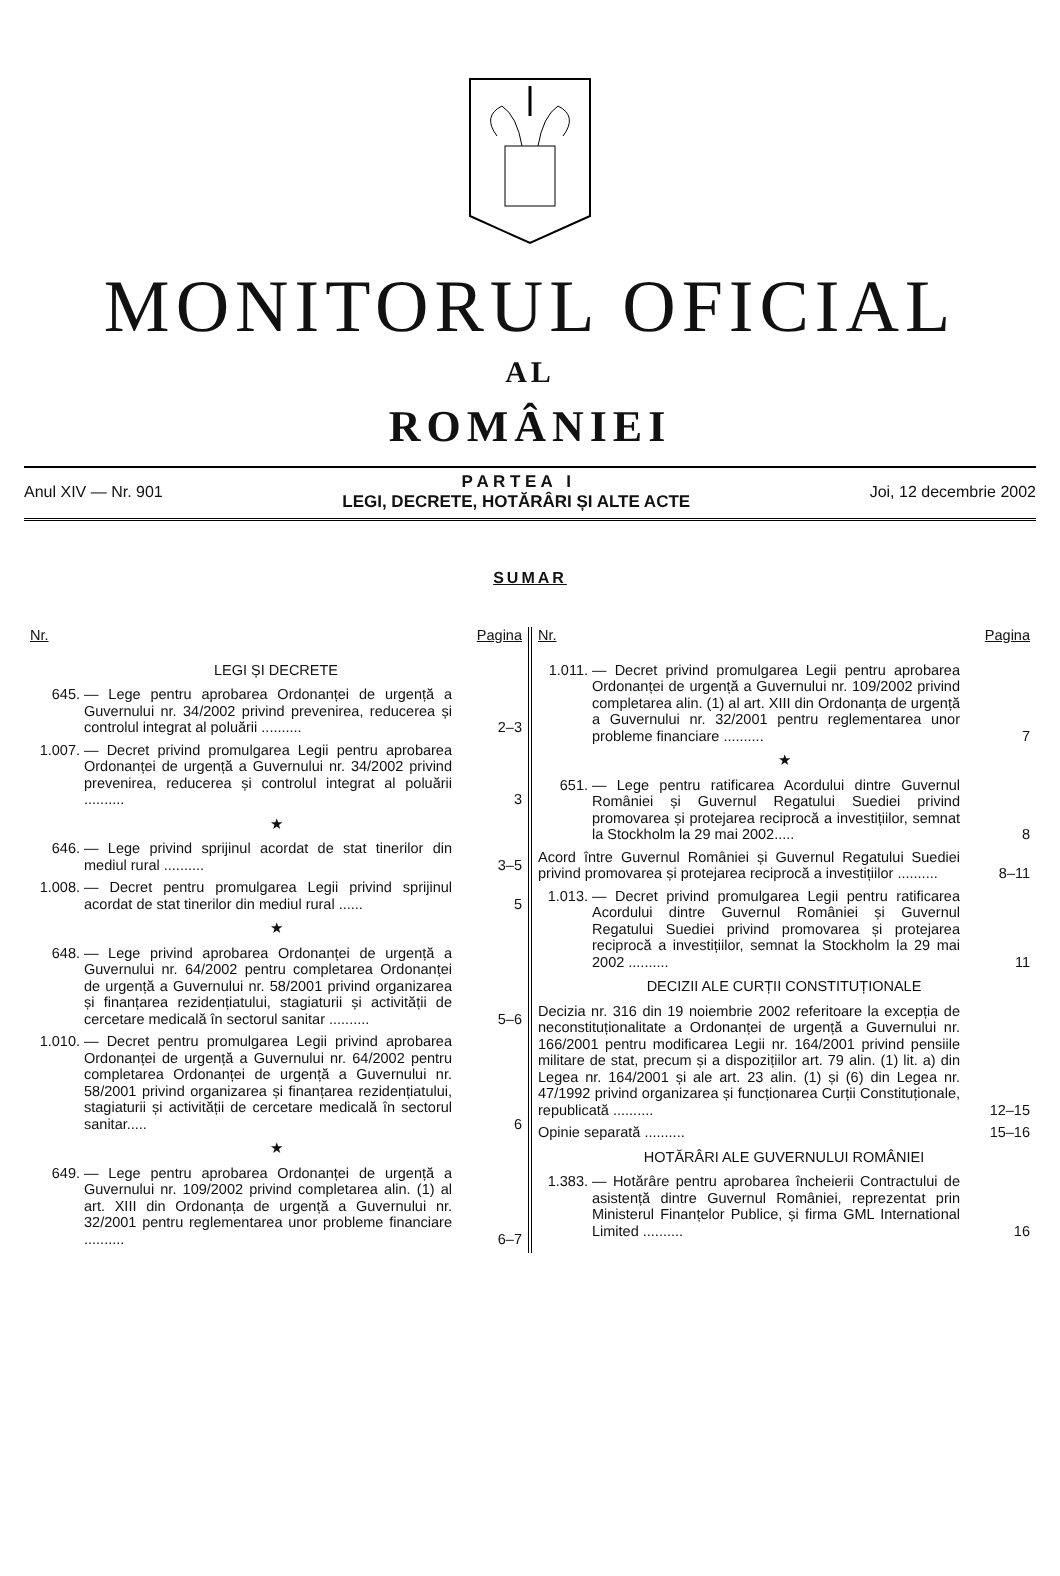MONITORUL OFICIAL
AL
ROMÂNIEI
Anul XIV — Nr. 901
P A R T E A I
LEGI, DECRETE, HOTĂRÂRI ȘI ALTE ACTE
Joi, 12 decembrie 2002
SUMAR
Nr. Pagina
LEGI ȘI DECRETE
645. — Lege pentru aprobarea Ordonanței de urgență a Guvernului nr. 34/2002 privind prevenirea, reducerea și controlul integrat al poluării ..........
2–3
1.007.
— Decret privind promulgarea Legii pentru aprobarea Ordonanței de urgență a Guvernului nr. 34/2002 privind prevenirea, reducerea și controlul integrat al poluării ..........
3
★
646. — Lege privind sprijinul acordat de stat tinerilor din mediul rural ..........
3–5
1.008.
— Decret pentru promulgarea Legii privind sprijinul acordat de stat tinerilor din mediul rural ......
5
★
648. — Lege privind aprobarea Ordonanței de urgență a Guvernului nr. 64/2002 pentru completarea Ordonanței de urgență a Guvernului nr. 58/2001 privind organizarea și finanțarea rezidențiatului, stagiaturii și activității de cercetare medicală în sectorul sanitar ..........
5–6
1.010.
— Decret pentru promulgarea Legii privind aprobarea Ordonanței de urgență a Guvernului nr. 64/2002 pentru completarea Ordonanței de urgență a Guvernului nr. 58/2001 privind organizarea și finanțarea rezidențiatului, stagiaturii și activității de cercetare medicală în sectorul sanitar.....
6
★
649. — Lege pentru aprobarea Ordonanței de urgență a Guvernului nr. 109/2002 privind completarea alin. (1) al art. XIII din Ordonanța de urgență a Guvernului nr. 32/2001 pentru reglementarea unor probleme financiare ..........
6–7
Nr. Pagina
1.011.
— Decret privind promulgarea Legii pentru aprobarea Ordonanței de urgență a Guvernului nr. 109/2002 privind completarea alin. (1) al art. XIII din Ordonanța de urgență a Guvernului nr. 32/2001 pentru reglementarea unor probleme financiare ..........
7
★
651. — Lege pentru ratificarea Acordului dintre Guvernul României și Guvernul Regatului Suediei privind promovarea și protejarea reciprocă a investițiilor, semnat la Stockholm la 29 mai 2002.....
8
Acord între Guvernul României și Guvernul Regatului Suediei privind promovarea și protejarea reciprocă a investițiilor ..........
8–11
1.013.
— Decret privind promulgarea Legii pentru ratificarea Acordului dintre Guvernul României și Guvernul Regatului Suediei privind promovarea și protejarea reciprocă a investițiilor, semnat la Stockholm la 29 mai 2002 ..........
11
DECIZII ALE CURȚII CONSTITUȚIONALE
Decizia nr. 316 din 19 noiembrie 2002 referitoare la excepția de neconstituționalitate a Ordonanței de urgență a Guvernului nr. 166/2001 pentru modificarea Legii nr. 164/2001 privind pensiile militare de stat, precum și a dispozițiilor art. 79 alin. (1) lit. a) din Legea nr. 164/2001 și ale art. 23 alin. (1) și (6) din Legea nr. 47/1992 privind organizarea și funcționarea Curții Constituționale, republicată ..........
12–15
Opinie separată .......... 15–16
HOTĂRÂRI ALE GUVERNULUI ROMÂNIEI
1.383.
— Hotărâre pentru aprobarea încheierii Contractului de asistență dintre Guvernul României, reprezentat prin Ministerul Finanțelor Publice, și firma GML International Limited ..........
16